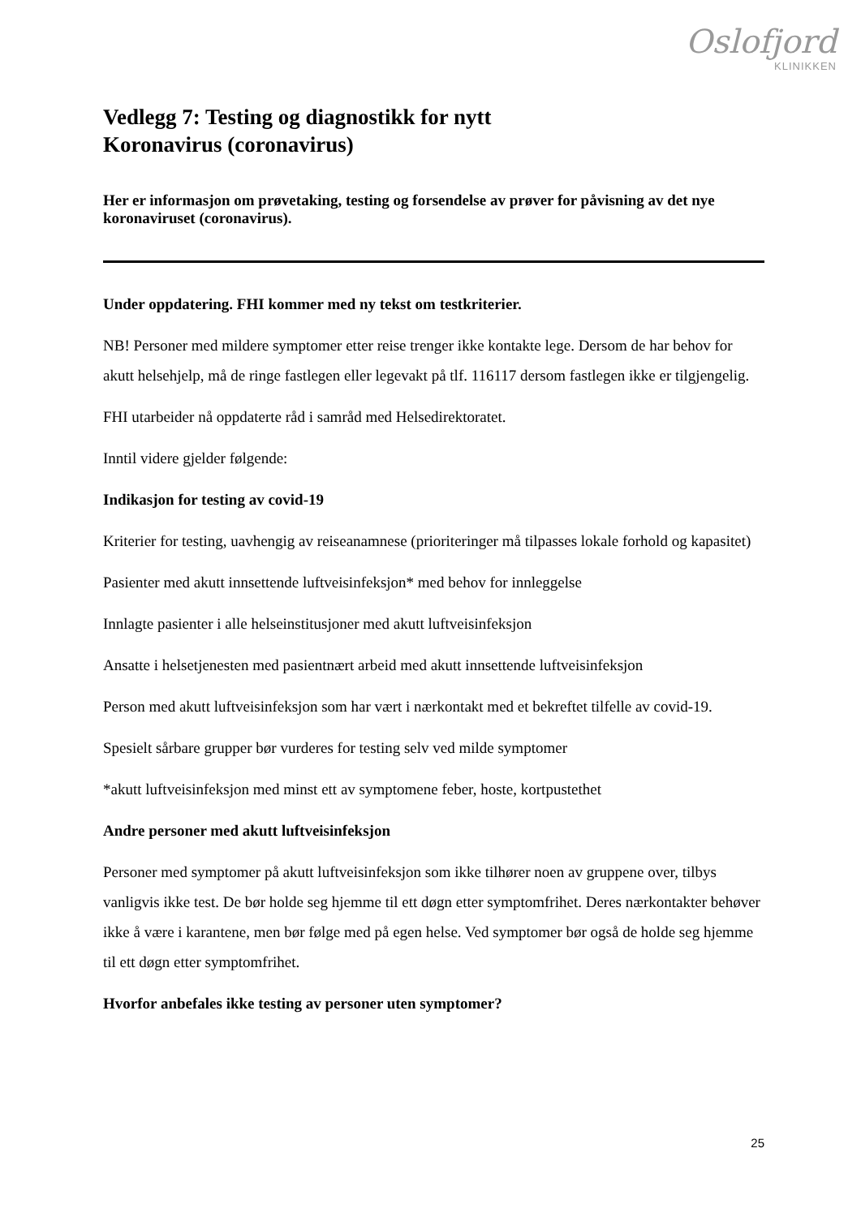Oslofjord
KLINIKKEN
Vedlegg 7: Testing og diagnostikk for nytt
Koronavirus (coronavirus)
Her er informasjon om prøvetaking, testing og forsendelse av prøver for påvisning av det nye koronaviruset (coronavirus).
Under oppdatering. FHI kommer med ny tekst om testkriterier.
NB! Personer med mildere symptomer etter reise trenger ikke kontakte lege. Dersom de har behov for akutt helsehjelp, må de ringe fastlegen eller legevakt på tlf. 116117 dersom fastlegen ikke er tilgjengelig.
FHI utarbeider nå oppdaterte råd i samråd med Helsedirektoratet.
Inntil videre gjelder følgende:
Indikasjon for testing av covid-19
Kriterier for testing, uavhengig av reiseanamnese (prioriteringer må tilpasses lokale forhold og kapasitet)
Pasienter med akutt innsettende luftveisinfeksjon* med behov for innleggelse
Innlagte pasienter i alle helseinstitusjoner med akutt luftveisinfeksjon
Ansatte i helsetjenesten med pasientnært arbeid med akutt innsettende luftveisinfeksjon
Person med akutt luftveisinfeksjon som har vært i nærkontakt med et bekreftet tilfelle av covid-19.
Spesielt sårbare grupper bør vurderes for testing selv ved milde symptomer
*akutt luftveisinfeksjon med minst ett av symptomene feber, hoste, kortpustethet
Andre personer med akutt luftveisinfeksjon
Personer med symptomer på akutt luftveisinfeksjon som ikke tilhører noen av gruppene over, tilbys vanligvis ikke test. De bør holde seg hjemme til ett døgn etter symptomfrihet. Deres nærkontakter behøver ikke å være i karantene, men bør følge med på egen helse. Ved symptomer bør også de holde seg hjemme til ett døgn etter symptomfrihet.
Hvorfor anbefales ikke testing av personer uten symptomer?
25